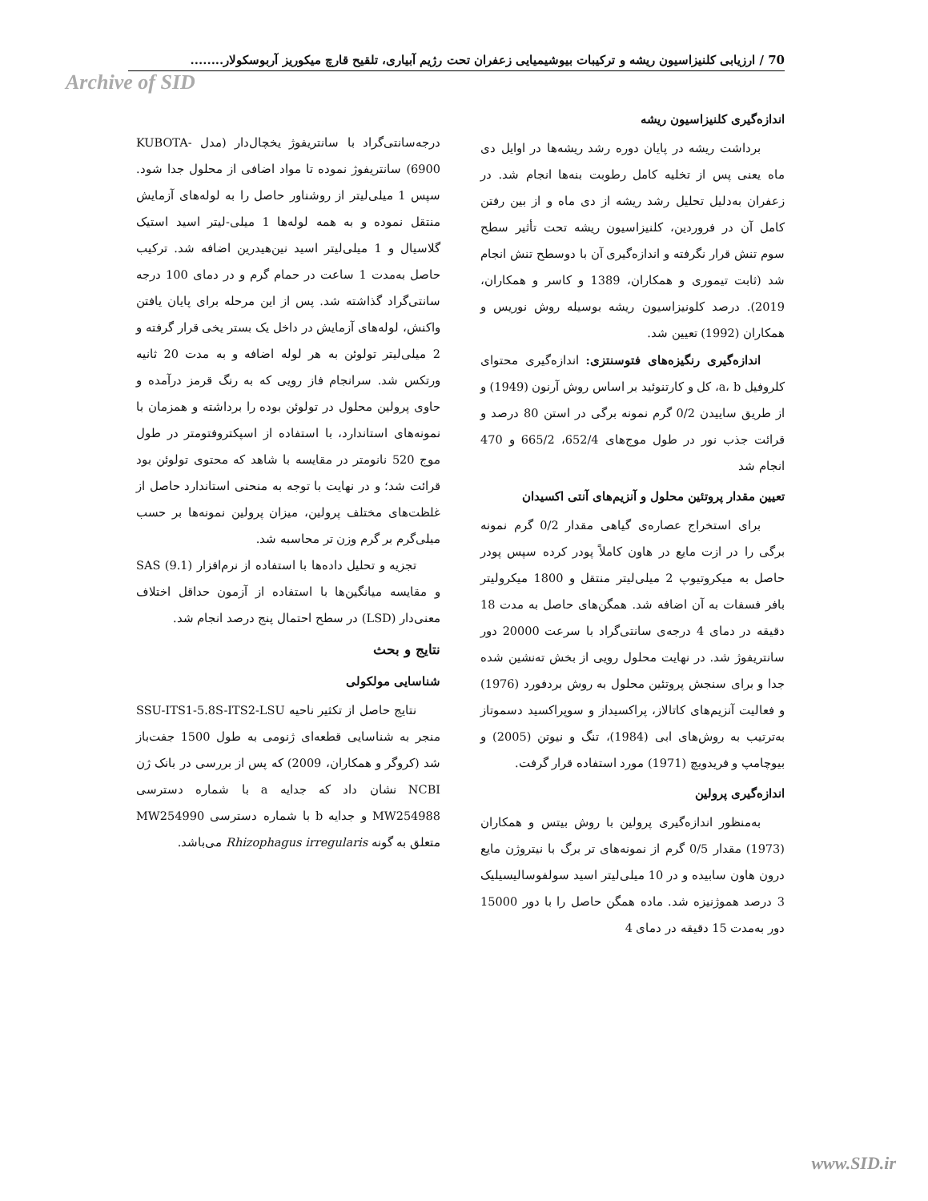Archive of SID
70 / ارزیابی کلنیزاسیون ریشه و ترکیبات بیوشیمیایی زعفران تحت رژیم آبیاری، تلقیح قارچ میکوریز آربوسکولار........
اندازه‌گیری کلنیزاسیون ریشه
برداشت ریشه در پایان دوره رشد ریشه‌ها در اوایل دی ماه یعنی پس از تخلیه کامل رطوبت بنه‌ها انجام شد. در زعفران به‌دلیل تحلیل رشد ریشه از دی ماه و از بین رفتن کامل آن در فروردین، کلنیزاسیون ریشه تحت تأثیر سطح سوم تنش قرار نگرفته و اندازه‌گیری آن با دوسطح تنش انجام شد (ثابت تیموری و همکاران، 1389 و کاسر و همکاران، 2019). درصد کلونیزاسیون ریشه بوسیله روش نوریس و همکاران (1992) تعیین شد.
اندازه‌گیری رنگیزه‌های فتوسنتزی: اندازه‌گیری محتوای کلروفیل a، b، کل و کارتنوئید بر اساس روش آرنون (1949) و از طریق ساییدن 0/2 گرم نمونه برگی در استن 80 درصد و قرائت جذب نور در طول موج‌های 652/4، 665/2 و 470 انجام شد
تعیین مقدار پروتئین محلول و آنزیم‌های آنتی اکسیدان
برای استخراج عصاره‌ی گیاهی مقدار 0/2 گرم نمونه برگی را در ازت مایع در هاون کاملاً پودر کرده سپس پودر حاصل به میکروتیوپ 2 میلی‌لیتر منتقل و 1800 میکرولیتر بافر فسفات به آن اضافه شد. همگن‌های حاصل به مدت 18 دقیقه در دمای 4 درجه‌ی سانتی‌گراد با سرعت 20000 دور سانتریفوژ شد. در نهایت محلول رویی از بخش ته‌نشین شده جدا و برای سنجش پروتئین محلول به روش بردفورد (1976) و فعالیت آنزیم‌های کاتالاز، پراکسیداز و سوپراکسید دسموتاز به‌ترتیب به روش‌های ابی (1984)، تنگ و نیوتن (2005) و بیوچامپ و فریدویچ (1971) مورد استفاده قرار گرفت.
اندازه‌گیری پرولین
به‌منظور اندازه‌گیری پرولین با روش بیتس و همکاران (1973) مقدار 0/5 گرم از نمونه‌های تر برگ با نیتروژن مایع درون هاون سابیده و در 10 میلی‌لیتر اسید سولفوسالیسیلیک 3 درصد هموژنیزه شد. ماده همگن حاصل را با دور 15000 دور به‌مدت 15 دقیقه در دمای 4
درجه‌سانتی‌گراد با سانتریفوژ یخچال‌دار (مدل KUBOTA-6900) سانتریفوژ نموده تا مواد اضافی از محلول جدا شود. سپس 1 میلی‌لیتر از روشناور حاصل را به لوله‌های آزمایش منتقل نموده و به همه لوله‌ها 1 میلی-لیتر اسید استیک گلاسیال و 1 میلی‌لیتر اسید نین‌هیدرین اضافه شد. ترکیب حاصل به‌مدت 1 ساعت در حمام گرم و در دمای 100 درجه سانتی‌گراد گذاشته شد. پس از این مرحله برای پایان یافتن واکنش، لوله‌های آزمایش در داخل یک بستر یخی قرار گرفته و 2 میلی‌لیتر تولوئن به هر لوله اضافه و به مدت 20 ثانیه ورتکس شد. سرانجام فاز رویی که به رنگ قرمز درآمده و حاوی پرولین محلول در تولوئن بوده را برداشته و همزمان با نمونه‌های استاندارد، با استفاده از اسپکتروفتومتر در طول موج 520 نانومتر در مقایسه با شاهد که محتوی تولوئن بود قرائت شد؛ و در نهایت با توجه به منحنی استاندارد حاصل از غلظت‌های مختلف پرولین، میزان پرولین نمونه‌ها بر حسب میلی‌گرم بر گرم وزن تر محاسبه شد.
تجزیه و تحلیل داده‌ها با استفاده از نرم‌افزار SAS (9.1) و مقایسه میانگین‌ها با استفاده از آزمون حداقل اختلاف معنی‌دار (LSD) در سطح احتمال پنج درصد انجام شد.
نتایج و بحث
شناسایی مولکولی
نتایج حاصل از تکثیر ناحیه SSU-ITS1-5.8S-ITS2-LSU منجر به شناسایی قطعه‌ای ژنومی به طول 1500 جفت‌باز شد (کروگر و همکاران، 2009) که پس از بررسی در بانک ژن NCBI نشان داد که جدایه a با شماره دسترسی MW254988 و جدایه b با شماره دسترسی MW254990 متعلق به گونه Rhizophagus irregularis می‌باشد.
www.SID.ir